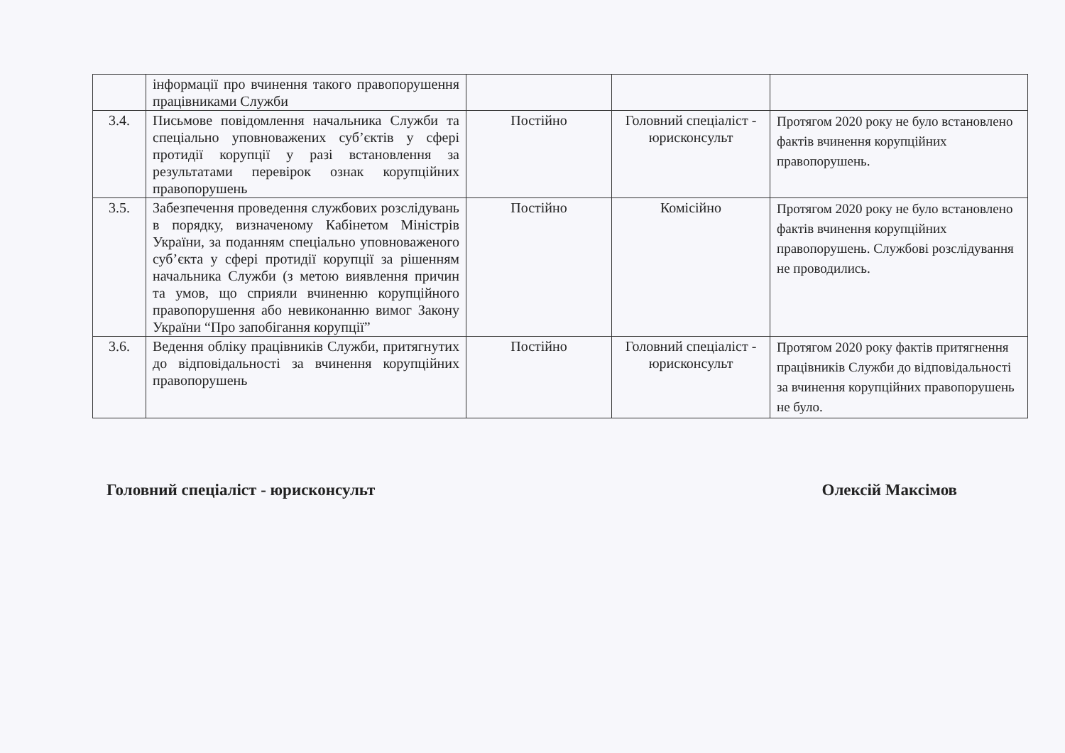| | інформації про вчинення такого правопорушення працівниками Служби | | | |
| 3.4. | Письмове повідомлення начальника Служби та спеціально уповноважених суб’єктів у сфері протидії корупції у разі встановлення за результатами перевірок ознак корупційних правопорушень | Постійно | Головний спеціаліст - юрисконсульт | Протягом 2020 року не було встановлено фактів вчинення корупційних правопорушень. |
| 3.5. | Забезпечення проведення службових розслідувань в порядку, визначеному Кабінетом Міністрів України, за поданням спеціально уповноваженого суб’єкта у сфері протидії корупції за рішенням начальника Служби (з метою виявлення причин та умов, що сприяли вчиненню корупційного правопорушення або невиконанню вимог Закону України “Про запобігання корупції” | Постійно | Комісійно | Протягом 2020 року не було встановлено фактів вчинення корупційних правопорушень. Службові розслідування не проводились. |
| 3.6. | Ведення обліку працівників Служби, притягнутих до відповідальності за вчинення корупційних правопорушень | Постійно | Головний спеціаліст - юрисконсульт | Протягом 2020 року фактів притягнення працівників Служби до відповідальності за вчинення корупційних правопорушень не було. |
Головний спеціаліст - юрисконсульт Олексій Максімов